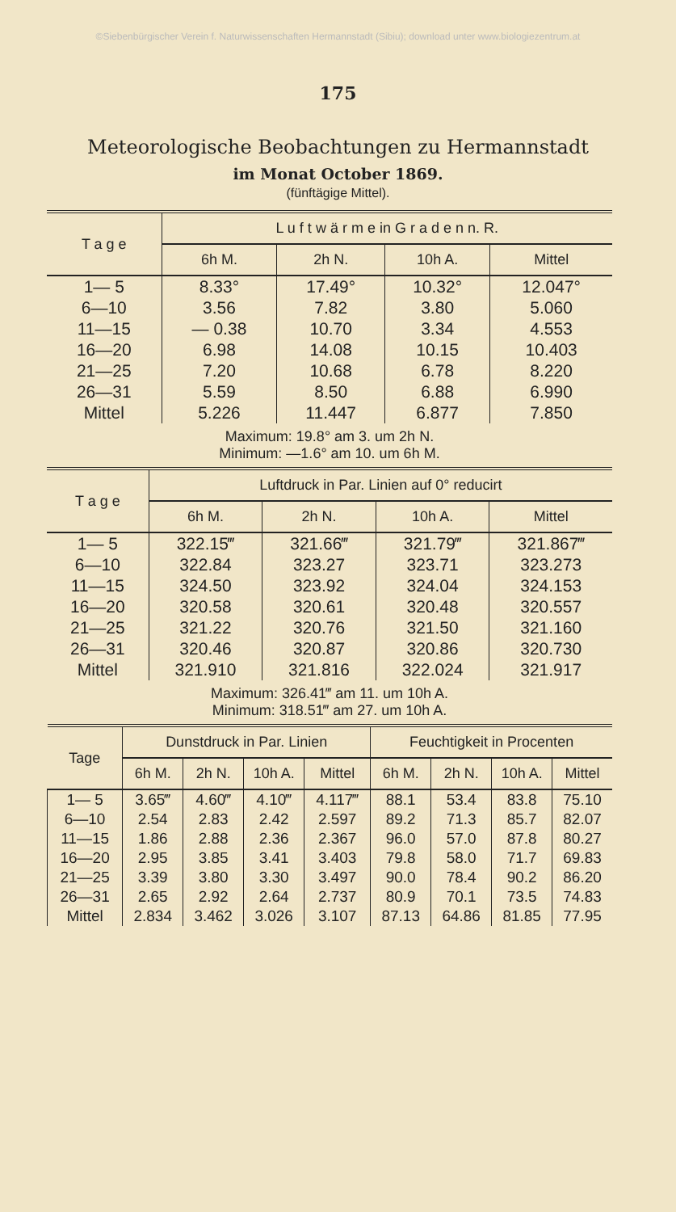©Siebenbürgischer Verein f. Naturwissenschaften Hermannstadt (Sibiu); download unter www.biologiezentrum.at
175
Meteorologische Beobachtungen zu Hermannstadt
im Monat October 1869.
(fünftägige Mittel).
| T a g e | L u f t w ä r m e in G r a d e n n. R. | | | |
| --- | --- | --- | --- | --- |
| | 6h M. | 2h N. | 10h A. | Mittel |
| 1— 5 | 8.33° | 17.49° | 10.32° | 12.047° |
| 6—10 | 3.56 | 7.82 | 3.80 | 5.060 |
| 11—15 | — 0.38 | 10.70 | 3.34 | 4.553 |
| 16—20 | 6.98 | 14.08 | 10.15 | 10.403 |
| 21—25 | 7.20 | 10.68 | 6.78 | 8.220 |
| 26—31 | 5.59 | 8.50 | 6.88 | 6.990 |
| Mittel | 5.226 | 11.447 | 6.877 | 7.850 |
| Maximum: 19.8° am 3. um 2h N. Minimum: —1.6° am 10. um 6h M. | | | | |
| T a g e | Luftdruck in Par. Linien auf 0° reducirt | | | |
| --- | --- | --- | --- | --- |
| | 6h M. | 2h N. | 10h A. | Mittel |
| 1— 5 | 322.15‴ | 321.66‴ | 321.79‴ | 321.867‴ |
| 6—10 | 322.84 | 323.27 | 323.71 | 323.273 |
| 11—15 | 324.50 | 323.92 | 324.04 | 324.153 |
| 16—20 | 320.58 | 320.61 | 320.48 | 320.557 |
| 21—25 | 321.22 | 320.76 | 321.50 | 321.160 |
| 26—31 | 320.46 | 320.87 | 320.86 | 320.730 |
| Mittel | 321.910 | 321.816 | 322.024 | 321.917 |
| Maximum: 326.41‴ am 11. um 10h A. Minimum: 318.51‴ am 27. um 10h A. | | | | |
| Tage | Dunstdruck in Par. Linien | | | | Feuchtigkeit in Procenten | | | |
| --- | --- | --- | --- | --- | --- | --- | --- | --- |
| | 6h M. | 2h N. | 10h A. | Mittel | 6h M. | 2h N. | 10h A. | Mittel |
| 1— 5 | 3.65‴ | 4.60‴ | 4.10‴ | 4.117‴ | 88.1 | 53.4 | 83.8 | 75.10 |
| 6—10 | 2.54 | 2.83 | 2.42 | 2.597 | 89.2 | 71.3 | 85.7 | 82.07 |
| 11—15 | 1.86 | 2.88 | 2.36 | 2.367 | 96.0 | 57.0 | 87.8 | 80.27 |
| 16—20 | 2.95 | 3.85 | 3.41 | 3.403 | 79.8 | 58.0 | 71.7 | 69.83 |
| 21—25 | 3.39 | 3.80 | 3.30 | 3.497 | 90.0 | 78.4 | 90.2 | 86.20 |
| 26—31 | 2.65 | 2.92 | 2.64 | 2.737 | 80.9 | 70.1 | 73.5 | 74.83 |
| Mittel | 2.834 | 3.462 | 3.026 | 3.107 | 87.13 | 64.86 | 81.85 | 77.95 |